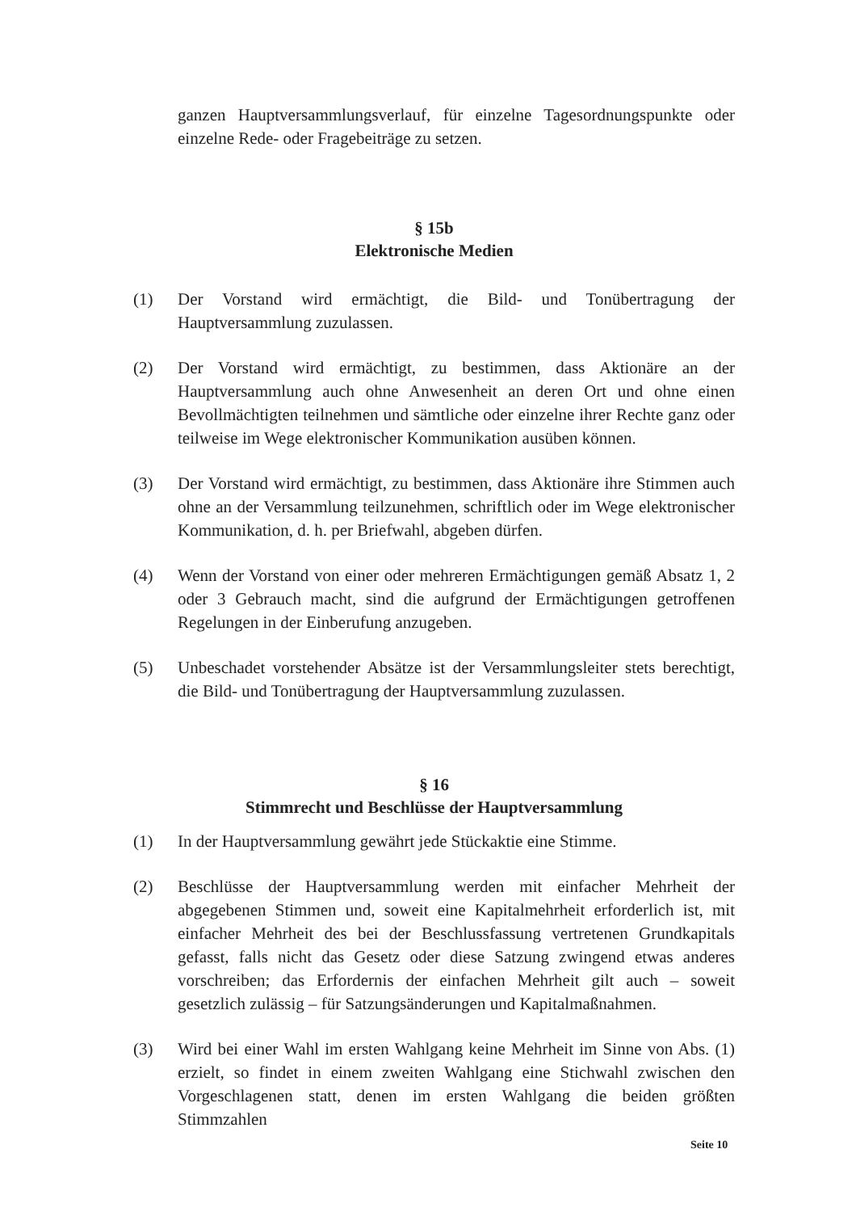ganzen Hauptversammlungsverlauf, für einzelne Tagesordnungspunkte oder einzelne Rede- oder Fragebeiträge zu setzen.
§ 15b
Elektronische Medien
(1) Der Vorstand wird ermächtigt, die Bild- und Tonübertragung der Hauptversammlung zuzulassen.
(2) Der Vorstand wird ermächtigt, zu bestimmen, dass Aktionäre an der Hauptversammlung auch ohne Anwesenheit an deren Ort und ohne einen Bevollmächtigten teilnehmen und sämtliche oder einzelne ihrer Rechte ganz oder teilweise im Wege elektronischer Kommunikation ausüben können.
(3) Der Vorstand wird ermächtigt, zu bestimmen, dass Aktionäre ihre Stimmen auch ohne an der Versammlung teilzunehmen, schriftlich oder im Wege elektronischer Kommunikation, d. h. per Briefwahl, abgeben dürfen.
(4) Wenn der Vorstand von einer oder mehreren Ermächtigungen gemäß Absatz 1, 2 oder 3 Gebrauch macht, sind die aufgrund der Ermächtigungen getroffenen Regelungen in der Einberufung anzugeben.
(5) Unbeschadet vorstehender Absätze ist der Versammlungsleiter stets berechtigt, die Bild- und Tonübertragung der Hauptversammlung zuzulassen.
§ 16
Stimmrecht und Beschlüsse der Hauptversammlung
(1) In der Hauptversammlung gewährt jede Stückaktie eine Stimme.
(2) Beschlüsse der Hauptversammlung werden mit einfacher Mehrheit der abgegebenen Stimmen und, soweit eine Kapitalmehrheit erforderlich ist, mit einfacher Mehrheit des bei der Beschlussfassung vertretenen Grundkapitals gefasst, falls nicht das Gesetz oder diese Satzung zwingend etwas anderes vorschreiben; das Erfordernis der einfachen Mehrheit gilt auch – soweit gesetzlich zulässig – für Satzungsänderungen und Kapitalmaßnahmen.
(3) Wird bei einer Wahl im ersten Wahlgang keine Mehrheit im Sinne von Abs. (1) erzielt, so findet in einem zweiten Wahlgang eine Stichwahl zwischen den Vorgeschlagenen statt, denen im ersten Wahlgang die beiden größten Stimmzahlen
Seite 10